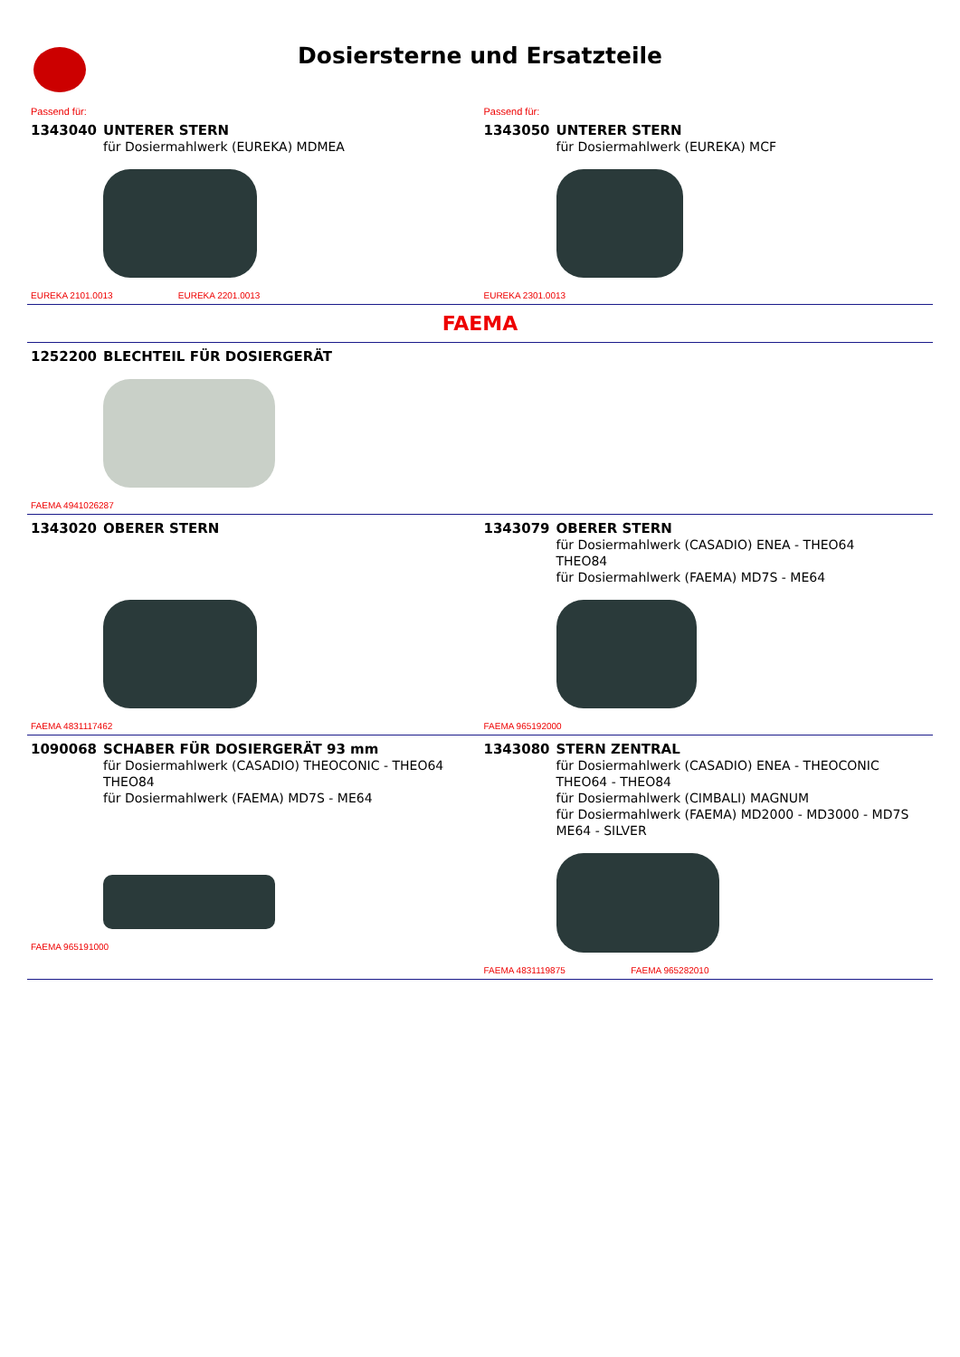Dosiersterne und Ersatzteile
Passend für:
1343040 UNTERER STERN
für Dosiermahlwerk (EUREKA) MDMEA
EUREKA 2101.0013 EUREKA 2201.0013
Passend für:
1343050 UNTERER STERN
für Dosiermahlwerk (EUREKA) MCF
EUREKA 2301.0013
FAEMA
1252200 BLECHTEIL FÜR DOSIERGERÄT
FAEMA 4941026287
1343020 OBERER STERN
FAEMA 4831117462
1343079 OBERER STERN
für Dosiermahlwerk (CASADIO) ENEA - THEO64
THEO84
für Dosiermahlwerk (FAEMA) MD7S - ME64
FAEMA 965192000
1090068 SCHABER FÜR DOSIERGERÄT 93 mm
für Dosiermahlwerk (CASADIO) THEOCONIC - THEO64
THEO84
für Dosiermahlwerk (FAEMA) MD7S - ME64
FAEMA 965191000
1343080 STERN ZENTRAL
für Dosiermahlwerk (CASADIO) ENEA - THEOCONIC
THEO64 - THEO84
für Dosiermahlwerk (CIMBALI) MAGNUM
für Dosiermahlwerk (FAEMA) MD2000 - MD3000 - MD7S
ME64 - SILVER
FAEMA 4831119875 FAEMA 965282010